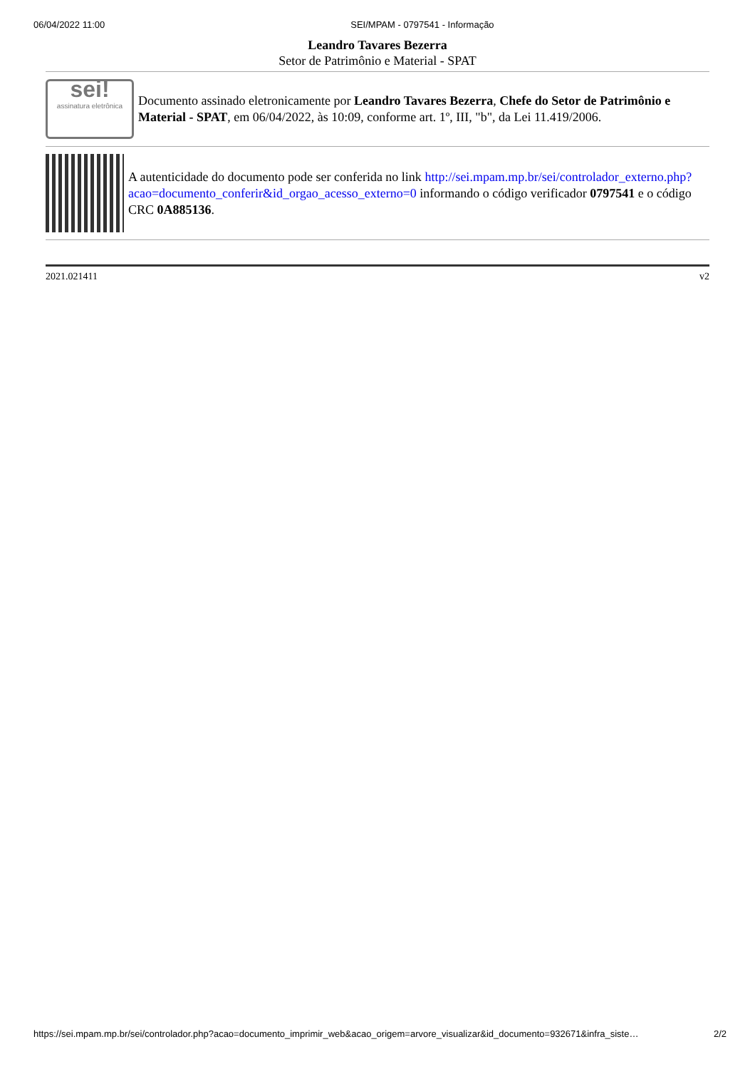06/04/2022 11:00 SEI/MPAM - 0797541 - Informação
Leandro Tavares Bezerra
Setor de Patrimônio e Material - SPAT
sei!
assinatura eletrônica
Documento assinado eletronicamente por Leandro Tavares Bezerra, Chefe do Setor de Patrimônio e Material - SPAT, em 06/04/2022, às 10:09, conforme art. 1º, III, "b", da Lei 11.419/2006.
A autenticidade do documento pode ser conferida no link http://sei.mpam.mp.br/sei/controlador_externo.php?acao=documento_conferir&id_orgao_acesso_externo=0 informando o código verificador 0797541 e o código CRC 0A885136.
2021.021411 v2
https://sei.mpam.mp.br/sei/controlador.php?acao=documento_imprimir_web&acao_origem=arvore_visualizar&id_documento=932671&infra_siste… 2/2